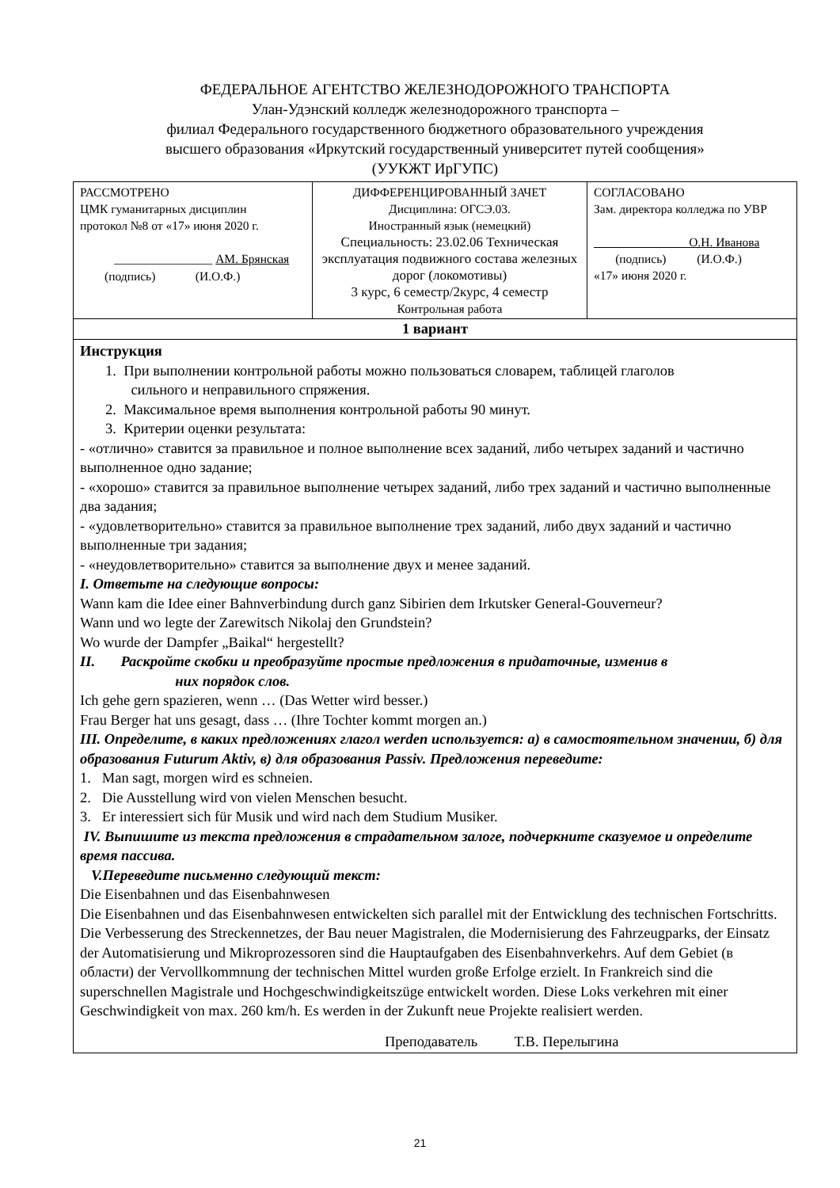ФЕДЕРАЛЬНОЕ АГЕНТСТВО ЖЕЛЕЗНОДОРОЖНОГО ТРАНСПОРТА
Улан-Удэнский колледж железнодорожного транспорта –
филиал Федерального государственного бюджетного образовательного учреждения
высшего образования «Иркутский государственный университет путей сообщения»
(УУКЖТ ИрГУПС)
| РАССМОТРЕНО ЦМК гуманитарных дисциплин протокол №8 от «17» июня 2020 г. ________________ АМ. Брянская (подпись) (И.О.Ф.) | ДИФФЕРЕНЦИРОВАННЫЙ ЗАЧЕТ Дисциплина: ОГСЭ.03. Иностранный язык (немецкий) Специальность: 23.02.06 Техническая эксплуатация подвижного состава железных дорог (локомотивы) 3 курс, 6 семестр/2курс, 4 семестр Контрольная работа | СОГЛАСОВАНО Зам. директора колледжа по УВР О.Н. Иванова (подпись) (И.О.Ф.) «17» июня 2020 г. |
| 1 вариант | | |
| Инструкция 1. При выполнении контрольной работы можно пользоваться словарем, таблицей глаголов сильного и неправильного спряжения. 2. Максимальное время выполнения контрольной работы 90 минут. 3. Критерии оценки результата: - «отлично» ставится за правильное и полное выполнение всех заданий, либо четырех заданий и частично выполненное одно задание; - «хорошо» ставится за правильное выполнение четырех заданий, либо трех заданий и частично выполненные два задания; - «удовлетворительно» ставится за правильное выполнение трех заданий, либо двух заданий и частично выполненные три задания; - «неудовлетворительно» ставится за выполнение двух и менее заданий. I. Ответьте на следующие вопросы: Wann kam die Idee einer Bahnverbindung durch ganz Sibirien dem Irkutsker General-Gouverneur? Wann und wo legte der Zarewitsch Nikolaj den Grundstein? Wo wurde der Dampfer „Baikal“ hergestellt? II. Раскройте скобки и преобразуйте простые предложения в придаточные, изменив в них порядок слов. Ich gehe gern spazieren, wenn … (Das Wetter wird besser.) Frau Berger hat uns gesagt, dass … (Ihre Tochter kommt morgen an.) III. Определите, в каких предложениях глагол werden используется: а) в самостоятельном значении, б) для образования Futurum Aktiv, в) для образования Passiv. Предложения переведите: 1. Man sagt, morgen wird es schneien. 2. Die Ausstellung wird von vielen Menschen besucht. 3. Er interessiert sich für Musik und wird nach dem Studium Musiker. IV. Выпишите из текста предложения в страдательном залоге, подчеркните сказуемое и определите время пассива. V.Переведите письменно следующий текст: Die Eisenbahnen und das Eisenbahnwesen Die Eisenbahnen und das Eisenbahnwesen entwickelten sich parallel mit der Entwicklung des technischen Fortschritts. Die Verbesserung des Streckennetzes, der Bau neuer Magistralen, die Modernisierung des Fahrzeugparks, der Einsatz der Automatisierung und Mikroprozessoren sind die Hauptaufgaben des Eisenbahnverkehrs. Auf dem Gebiet (в области) der Vervollkommnung der technischen Mittel wurden große Erfolge erzielt. In Frankreich sind die superschnellen Magistrale und Hochgeschwindigkeitszüge entwickelt worden. Diese Loks verkehren mit einer Geschwindigkeit von max. 260 km/h. Es werden in der Zukunft neue Projekte realisiert werden. Преподаватель Т.В. Перелыгина | | |
21